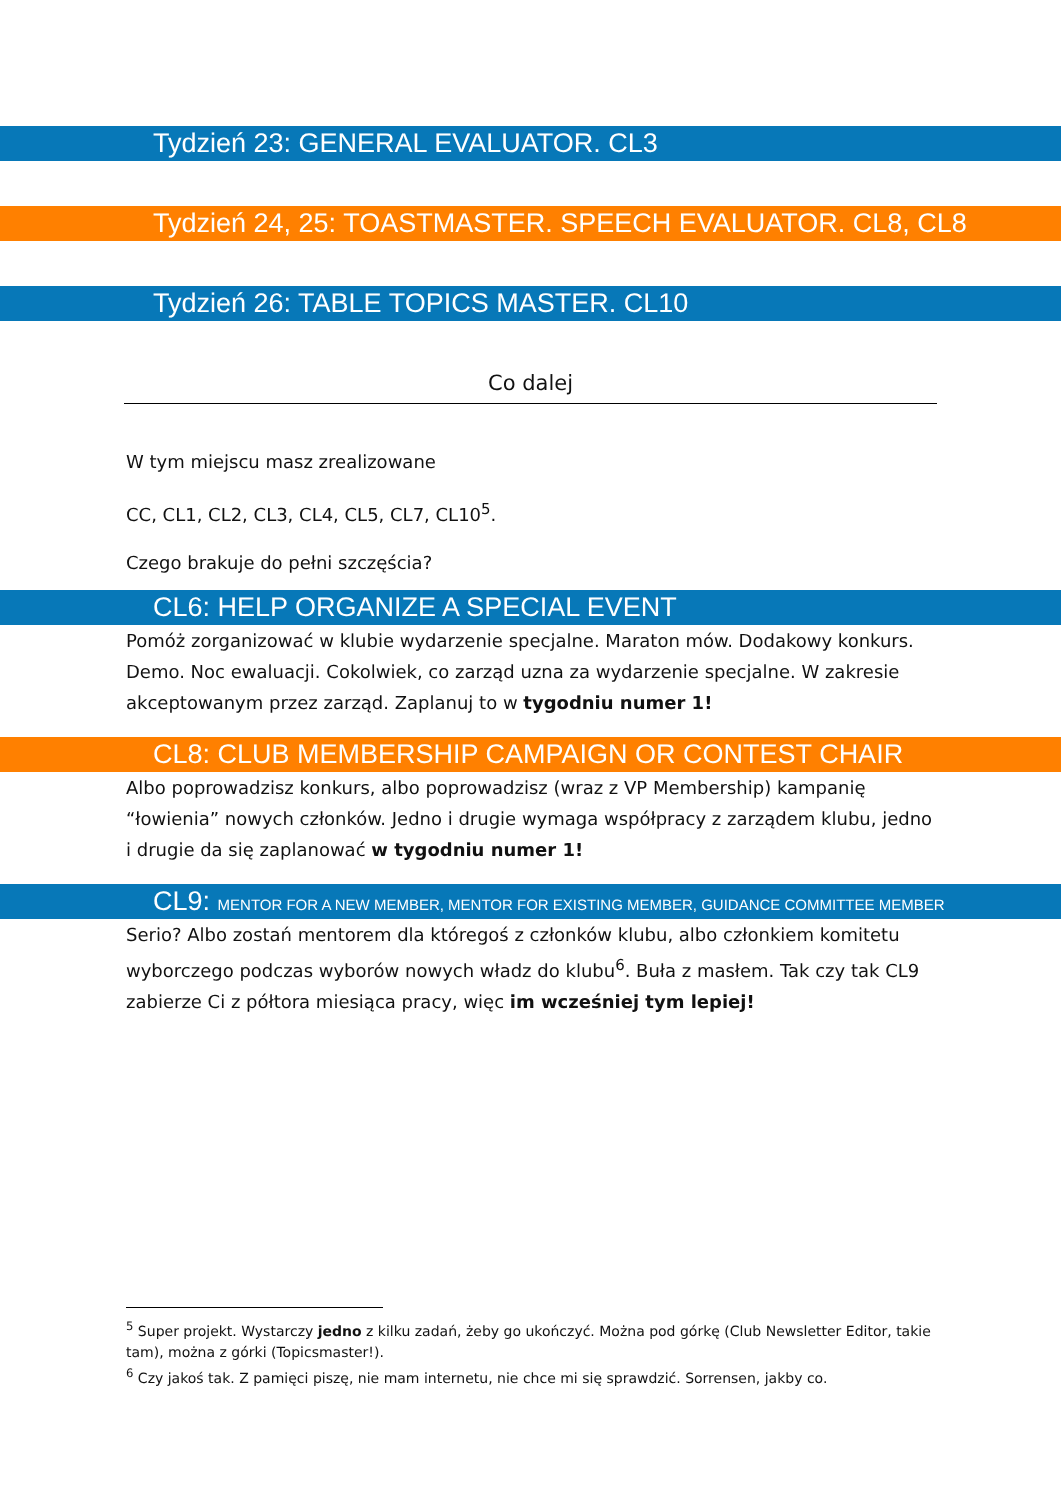Tydzień 23: GENERAL EVALUATOR. CL3
Tydzień 24, 25: TOASTMASTER. SPEECH EVALUATOR. CL8, CL8
Tydzień 26: TABLE TOPICS MASTER. CL10
Co dalej
W tym miejscu masz zrealizowane
CC, CL1, CL2, CL3, CL4, CL5, CL7, CL10<sup>5</sup>.
Czego brakuje do pełni szczęścia?
CL6: HELP ORGANIZE A SPECIAL EVENT
Pomóż zorganizować w klubie wydarzenie specjalne. Maraton mów. Dodakowy konkurs. Demo. Noc ewaluacji. Cokolwiek, co zarząd uzna za wydarzenie specjalne. W zakresie akceptowanym przez zarząd. Zaplanuj to w tygodniu numer 1!
CL8: CLUB MEMBERSHIP CAMPAIGN OR CONTEST CHAIR
Albo poprowadzisz konkurs, albo poprowadzisz (wraz z VP Membership) kampanię “łowienia” nowych członków. Jedno i drugie wymaga współpracy z zarządem klubu, jedno i drugie da się zaplanować w tygodniu numer 1!
CL9: MENTOR FOR A NEW MEMBER, MENTOR FOR EXISTING MEMBER, GUIDANCE COMMITTEE MEMBER
Serio? Albo zostań mentorem dla któregoś z członków klubu, albo członkiem komitetu wyborczego podczas wyborów nowych władz do klubu<sup>6</sup>. Buła z masłem. Tak czy tak CL9 zabierze Ci z półtora miesiąca pracy, więc im wcześniej tym lepiej!
<sup>5</sup> Super projekt. Wystarczy jedno z kilku zadań, żeby go ukończyć. Można pod górkę (Club Newsletter Editor, takie tam), można z górki (Topicsmaster!).
<sup>6</sup> Czy jakoś tak. Z pamięci piszę, nie mam internetu, nie chce mi się sprawdzić. Sorrensen, jakby co.